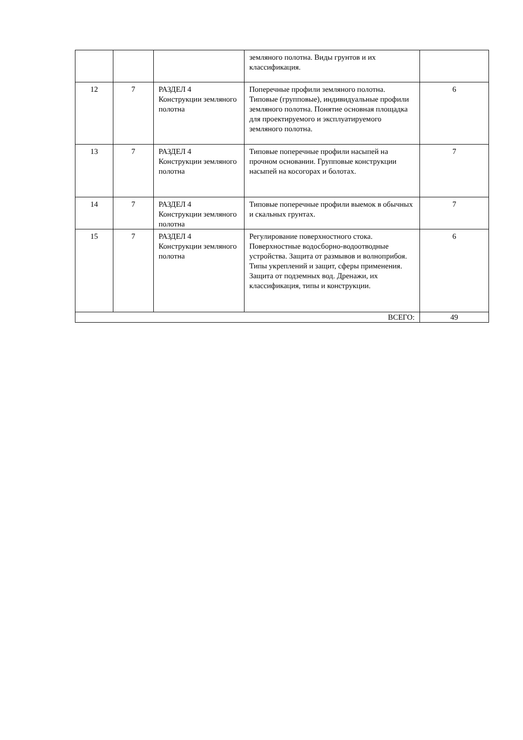| | | | земляного полотна. Виды грунтов и их классификация. | |
| 12 | 7 | РАЗДЕЛ 4 Конструкции земляного полотна | Поперечные профили земляного полотна. Типовые (групповые), индивидуальные профили земляного полотна. Понятие основная площадка для проектируемого и эксплуатируемого земляного полотна. | 6 |
| 13 | 7 | РАЗДЕЛ 4 Конструкции земляного полотна | Типовые поперечные профили насыпей на прочном основании. Групповые конструкции насыпей на косогорах и болотах. | 7 |
| 14 | 7 | РАЗДЕЛ 4 Конструкции земляного полотна | Типовые поперечные профили выемок в обычных и скальных грунтах. | 7 |
| 15 | 7 | РАЗДЕЛ 4 Конструкции земляного полотна | Регулирование поверхностного стока. Поверхностные водосборно-водоотводные устройства. Защита от размывов и волноприбоя. Типы укреплений и защит, сферы применения. Защита от подземных вод. Дренажи, их классификация, типы и конструкции. | 6 |
| ВСЕГО: | | | | 49 |